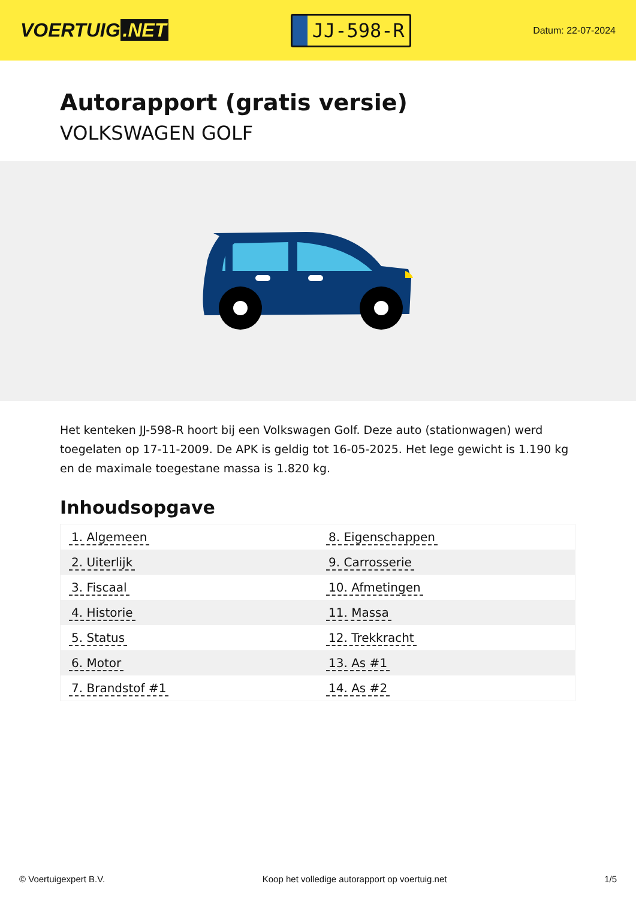VOERTUIG.NET
JJ-598-R
Datum: 22-07-2024
Autorapport (gratis versie)
VOLKSWAGEN GOLF
Het kenteken JJ-598-R hoort bij een Volkswagen Golf. Deze auto (stationwagen) werd toegelaten op 17-11-2009. De APK is geldig tot 16-05-2025. Het lege gewicht is 1.190 kg en de maximale toegestane massa is 1.820 kg.
Inhoudsopgave
| 1. Algemeen | 8. Eigenschappen |
| 2. Uiterlijk | 9. Carrosserie |
| 3. Fiscaal | 10. Afmetingen |
| 4. Historie | 11. Massa |
| 5. Status | 12. Trekkracht |
| 6. Motor | 13. As #1 |
| 7. Brandstof #1 | 14. As #2 |
© Voertuigexpert B.V. Koop het volledige autorapport op voertuig.net 1/5